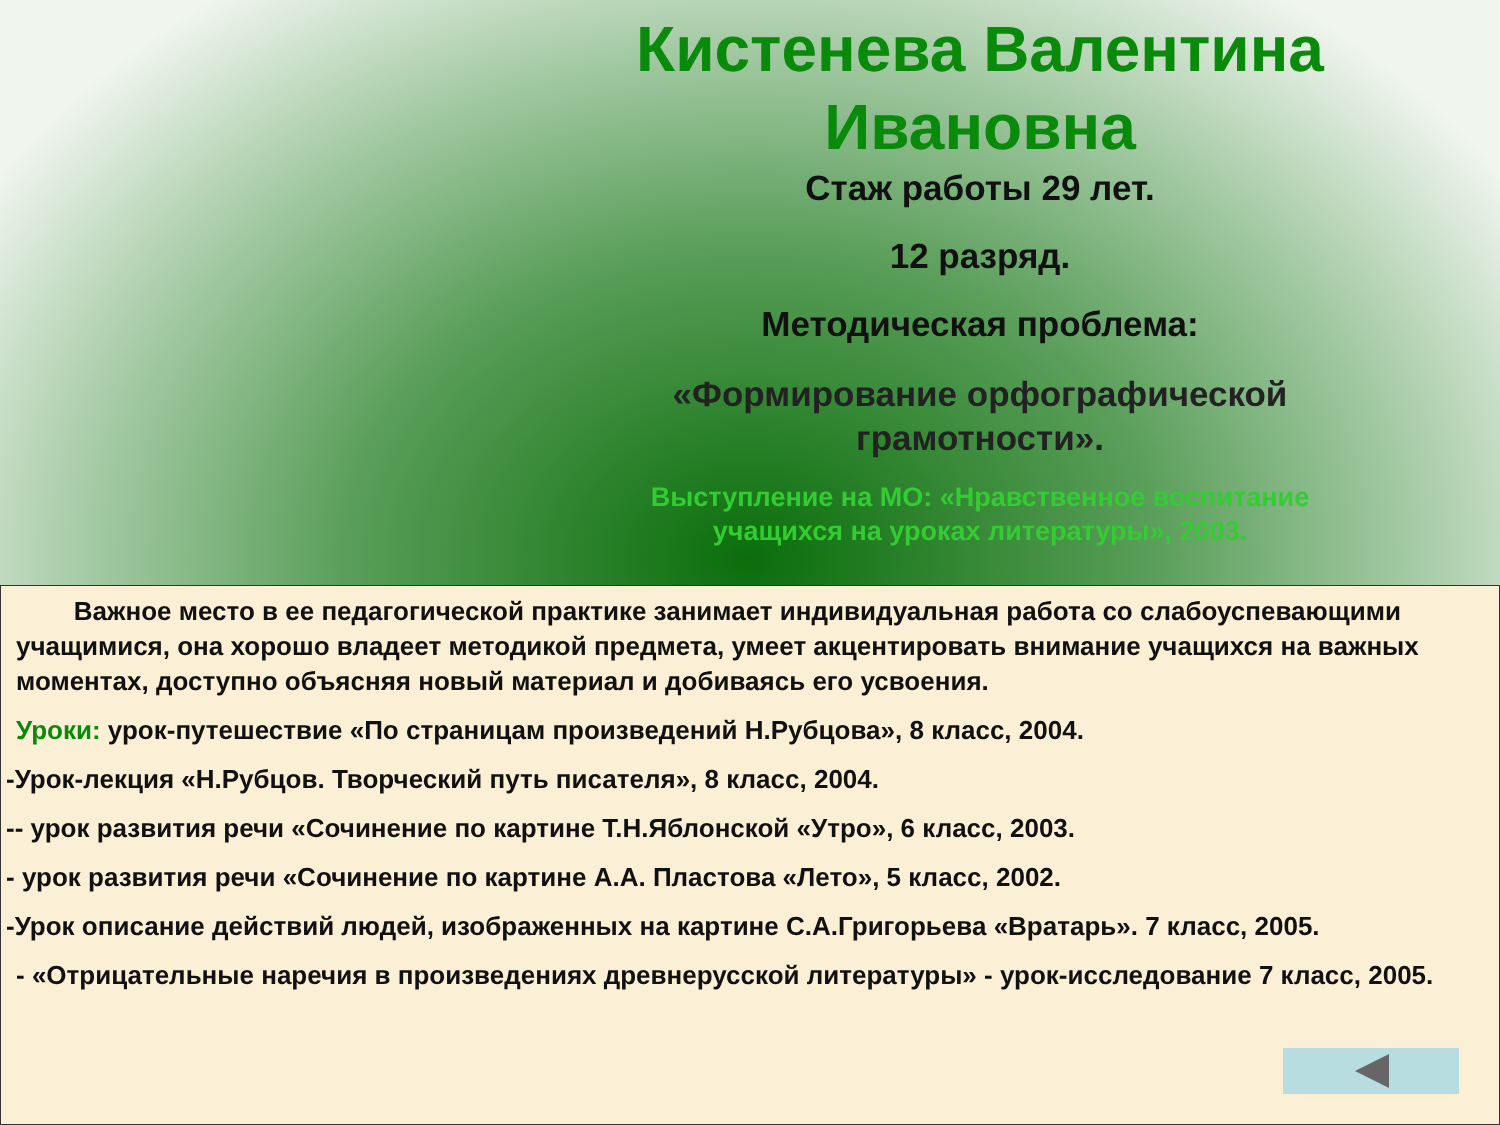Кистенева Валентина Ивановна
Стаж работы 29 лет.
12 разряд.
Методическая проблема:
«Формирование орфографической грамотности».
Выступление на МО: «Нравственное воспитание учащихся на уроках литературы», 2003.
Важное место в ее педагогической практике занимает индивидуальная работа со слабоуспевающими учащимися, она хорошо владеет методикой предмета, умеет акцентировать внимание учащихся на важных моментах, доступно объясняя новый материал и добиваясь его усвоения.
Уроки: урок-путешествие «По страницам произведений Н.Рубцова», 8 класс, 2004.
-Урок-лекция «Н.Рубцов. Творческий путь писателя», 8 класс, 2004.
-- урок развития речи «Сочинение по картине Т.Н.Яблонской «Утро», 6 класс, 2003.
- урок развития речи «Сочинение по картине А.А. Пластова «Лето», 5 класс, 2002.
-Урок описание действий людей, изображенных на картине С.А.Григорьева «Вратарь». 7 класс, 2005.
- «Отрицательные наречия в произведениях древнерусской литературы» - урок-исследование 7 класс, 2005.